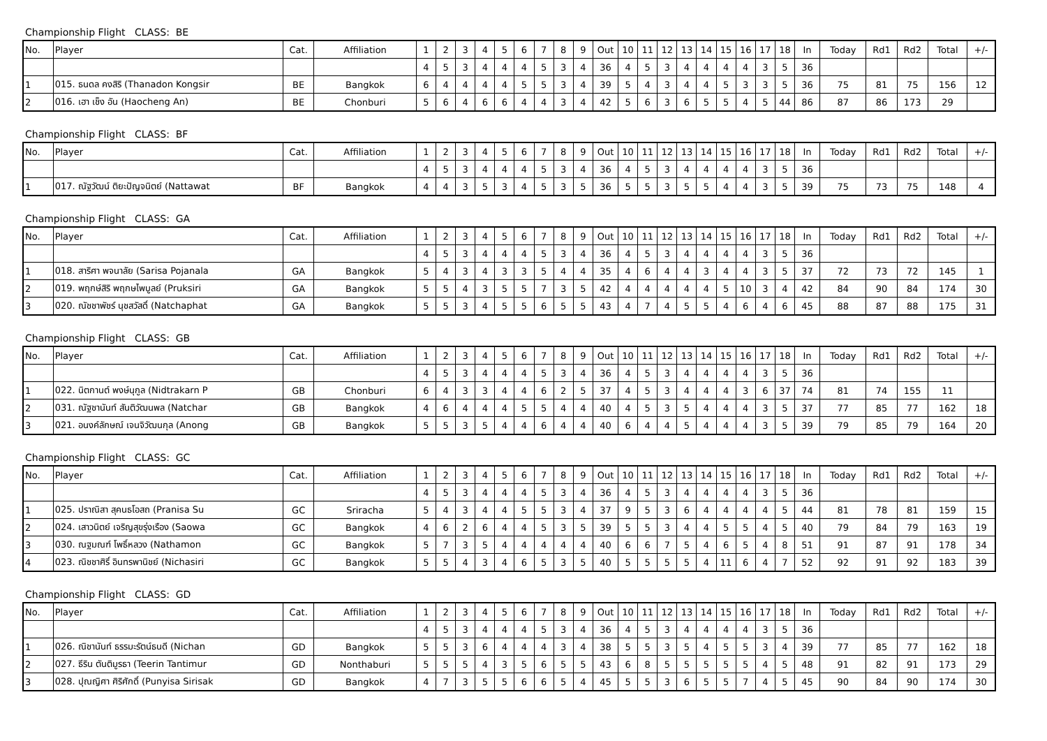Championship Flight CLASS: BE
| No. | Player | Cat. | Affiliation | 1 | 2 | 3 | 4 | 5 | 6 | 7 | 8 | 9 | Out | 10 | 11 | 12 | 13 | 14 | 15 | 16 | 17 | 18 | In | Today | Rd1 | Rd2 | Total | +/- |
| --- | --- | --- | --- | --- | --- | --- | --- | --- | --- | --- | --- | --- | --- | --- | --- | --- | --- | --- | --- | --- | --- | --- | --- | --- | --- | --- | --- | --- |
| | | | | 4 | 5 | 3 | 4 | 4 | 4 | 5 | 3 | 4 | 36 | 4 | 5 | 3 | 4 | 4 | 4 | 4 | 3 | 5 | 36 | | | | | |
| 1 | 015. ธนดล คงสิริ (Thanadon Kongsir | BE | Bangkok | 6 | 4 | 4 | 4 | 4 | 5 | 5 | 3 | 4 | 39 | 5 | 4 | 3 | 4 | 4 | 5 | 3 | 3 | 5 | 36 | 75 | 81 | 75 | 156 | 12 |
| 2 | 016. เฮา เช็ง อัน (Haocheng An) | BE | Chonburi | 5 | 6 | 4 | 6 | 6 | 4 | 4 | 3 | 4 | 42 | 5 | 6 | 3 | 6 | 5 | 5 | 4 | 5 | 44 | 86 | 87 | 86 | 173 | 29 | |
Championship Flight CLASS: BF
| No. | Player | Cat. | Affiliation | 1 | 2 | 3 | 4 | 5 | 6 | 7 | 8 | 9 | Out | 10 | 11 | 12 | 13 | 14 | 15 | 16 | 17 | 18 | In | Today | Rd1 | Rd2 | Total | +/- |
| --- | --- | --- | --- | --- | --- | --- | --- | --- | --- | --- | --- | --- | --- | --- | --- | --- | --- | --- | --- | --- | --- | --- | --- | --- | --- | --- | --- | --- |
| | | | | 4 | 5 | 3 | 4 | 4 | 4 | 5 | 3 | 4 | 36 | 4 | 5 | 3 | 4 | 4 | 4 | 4 | 3 | 5 | 36 | | | | | |
| 1 | 017. ณัฐวัฒน์ ติยะปัญจนิตย์ (Nattawat | BF | Bangkok | 4 | 4 | 3 | 5 | 3 | 4 | 5 | 3 | 5 | 36 | 5 | 5 | 3 | 5 | 5 | 4 | 4 | 3 | 5 | 39 | 75 | 73 | 75 | 148 | 4 |
Championship Flight CLASS: GA
| No. | Player | Cat. | Affiliation | 1 | 2 | 3 | 4 | 5 | 6 | 7 | 8 | 9 | Out | 10 | 11 | 12 | 13 | 14 | 15 | 16 | 17 | 18 | In | Today | Rd1 | Rd2 | Total | +/- |
| --- | --- | --- | --- | --- | --- | --- | --- | --- | --- | --- | --- | --- | --- | --- | --- | --- | --- | --- | --- | --- | --- | --- | --- | --- | --- | --- | --- | --- |
| | | | | 4 | 5 | 3 | 4 | 4 | 4 | 5 | 3 | 4 | 36 | 4 | 5 | 3 | 4 | 4 | 4 | 4 | 3 | 5 | 36 | | | | | |
| 1 | 018. สาริศา พจนาลัย (Sarisa Pojanala | GA | Bangkok | 5 | 4 | 3 | 4 | 3 | 3 | 5 | 4 | 4 | 35 | 4 | 6 | 4 | 4 | 3 | 4 | 4 | 3 | 5 | 37 | 72 | 73 | 72 | 145 | 1 |
| 2 | 019. พฤกษ์สิริ พฤกษไพบูลย์ (Pruksiri | GA | Bangkok | 5 | 5 | 4 | 3 | 5 | 5 | 7 | 3 | 5 | 42 | 4 | 4 | 4 | 4 | 4 | 5 | 10 | 3 | 4 | 42 | 84 | 90 | 84 | 174 | 30 |
| 3 | 020. ณัชชาพัชร์ นุชสวัสดิ์ (Natchaphat | GA | Bangkok | 5 | 5 | 3 | 4 | 5 | 5 | 6 | 5 | 5 | 43 | 4 | 7 | 4 | 5 | 5 | 4 | 6 | 4 | 6 | 45 | 88 | 87 | 88 | 175 | 31 |
Championship Flight CLASS: GB
| No. | Player | Cat. | Affiliation | 1 | 2 | 3 | 4 | 5 | 6 | 7 | 8 | 9 | Out | 10 | 11 | 12 | 13 | 14 | 15 | 16 | 17 | 18 | In | Today | Rd1 | Rd2 | Total | +/- |
| --- | --- | --- | --- | --- | --- | --- | --- | --- | --- | --- | --- | --- | --- | --- | --- | --- | --- | --- | --- | --- | --- | --- | --- | --- | --- | --- | --- | --- |
| | | | | 4 | 5 | 3 | 4 | 4 | 4 | 5 | 3 | 4 | 36 | 4 | 5 | 3 | 4 | 4 | 4 | 4 | 3 | 5 | 36 | | | | | |
| 1 | 022. นิตกานต์ พงษ์นุกูล (Nidtrakarn P | GB | Chonburi | 6 | 4 | 3 | 3 | 4 | 4 | 6 | 2 | 5 | 37 | 4 | 5 | 3 | 4 | 4 | 4 | 3 | 6 | 37 | 74 | 81 | 74 | 155 | 11 | |
| 2 | 031. ณัฐชานันท์ สันติวัฒนพล (Natchar | GB | Bangkok | 4 | 6 | 4 | 4 | 4 | 5 | 5 | 4 | 4 | 40 | 4 | 5 | 3 | 5 | 4 | 4 | 4 | 3 | 5 | 37 | 77 | 85 | 77 | 162 | 18 |
| 3 | 021. อนงค์ลักษณ์ เจนจิวัฒนกุล (Anong | GB | Bangkok | 5 | 5 | 3 | 5 | 4 | 4 | 6 | 4 | 4 | 40 | 6 | 4 | 4 | 5 | 4 | 4 | 4 | 3 | 5 | 39 | 79 | 85 | 79 | 164 | 20 |
Championship Flight CLASS: GC
| No. | Player | Cat. | Affiliation | 1 | 2 | 3 | 4 | 5 | 6 | 7 | 8 | 9 | Out | 10 | 11 | 12 | 13 | 14 | 15 | 16 | 17 | 18 | In | Today | Rd1 | Rd2 | Total | +/- |
| --- | --- | --- | --- | --- | --- | --- | --- | --- | --- | --- | --- | --- | --- | --- | --- | --- | --- | --- | --- | --- | --- | --- | --- | --- | --- | --- | --- | --- |
| | | | | 4 | 5 | 3 | 4 | 4 | 4 | 5 | 3 | 4 | 36 | 4 | 5 | 3 | 4 | 4 | 4 | 4 | 3 | 5 | 36 | | | | | |
| 1 | 025. ปราณิสา สุคนธโอสถ (Pranisa Su | GC | Sriracha | 5 | 4 | 3 | 4 | 4 | 5 | 5 | 3 | 4 | 37 | 9 | 5 | 3 | 6 | 4 | 4 | 4 | 4 | 5 | 44 | 81 | 78 | 81 | 159 | 15 |
| 2 | 024. เสาวนิตย์ เจริญสุขรุ่งเรือง (Saowa | GC | Bangkok | 4 | 6 | 2 | 6 | 4 | 4 | 5 | 3 | 5 | 39 | 5 | 5 | 3 | 4 | 4 | 5 | 5 | 4 | 5 | 40 | 79 | 84 | 79 | 163 | 19 |
| 3 | 030. ณฐมณฑ์ โพธิ์หลวง (Nathamon | GC | Bangkok | 5 | 7 | 3 | 5 | 4 | 4 | 4 | 4 | 4 | 40 | 6 | 6 | 7 | 5 | 4 | 6 | 5 | 4 | 8 | 51 | 91 | 87 | 91 | 178 | 34 |
| 4 | 023. ณิชชาศิริ์ อินทรพานิชย์ (Nichasiri | GC | Bangkok | 5 | 5 | 4 | 3 | 4 | 6 | 5 | 3 | 5 | 40 | 5 | 5 | 5 | 5 | 4 | 11 | 6 | 4 | 7 | 52 | 92 | 91 | 92 | 183 | 39 |
Championship Flight CLASS: GD
| No. | Player | Cat. | Affiliation | 1 | 2 | 3 | 4 | 5 | 6 | 7 | 8 | 9 | Out | 10 | 11 | 12 | 13 | 14 | 15 | 16 | 17 | 18 | In | Today | Rd1 | Rd2 | Total | +/- |
| --- | --- | --- | --- | --- | --- | --- | --- | --- | --- | --- | --- | --- | --- | --- | --- | --- | --- | --- | --- | --- | --- | --- | --- | --- | --- | --- | --- | --- |
| | | | | 4 | 5 | 3 | 4 | 4 | 4 | 5 | 3 | 4 | 36 | 4 | 5 | 3 | 4 | 4 | 4 | 4 | 3 | 5 | 36 | | | | | |
| 1 | 026. ณิชานันท์ ธรรมะรัตน์ธนดี (Nichan | GD | Bangkok | 5 | 5 | 3 | 6 | 4 | 4 | 4 | 3 | 4 | 38 | 5 | 5 | 3 | 5 | 4 | 5 | 5 | 3 | 4 | 39 | 77 | 85 | 77 | 162 | 18 |
| 2 | 027. ธีริน ตันติมูรธา (Teerin Tantimur | GD | Nonthaburi | 5 | 5 | 5 | 4 | 3 | 5 | 6 | 5 | 5 | 43 | 6 | 8 | 5 | 5 | 5 | 5 | 5 | 4 | 5 | 48 | 91 | 82 | 91 | 173 | 29 |
| 3 | 028. ปุณญิศา ศิริศักดิ์ (Punyisa Sirisak | GD | Bangkok | 4 | 7 | 3 | 5 | 5 | 6 | 6 | 5 | 4 | 45 | 5 | 5 | 3 | 6 | 5 | 5 | 7 | 4 | 5 | 45 | 90 | 84 | 90 | 174 | 30 |